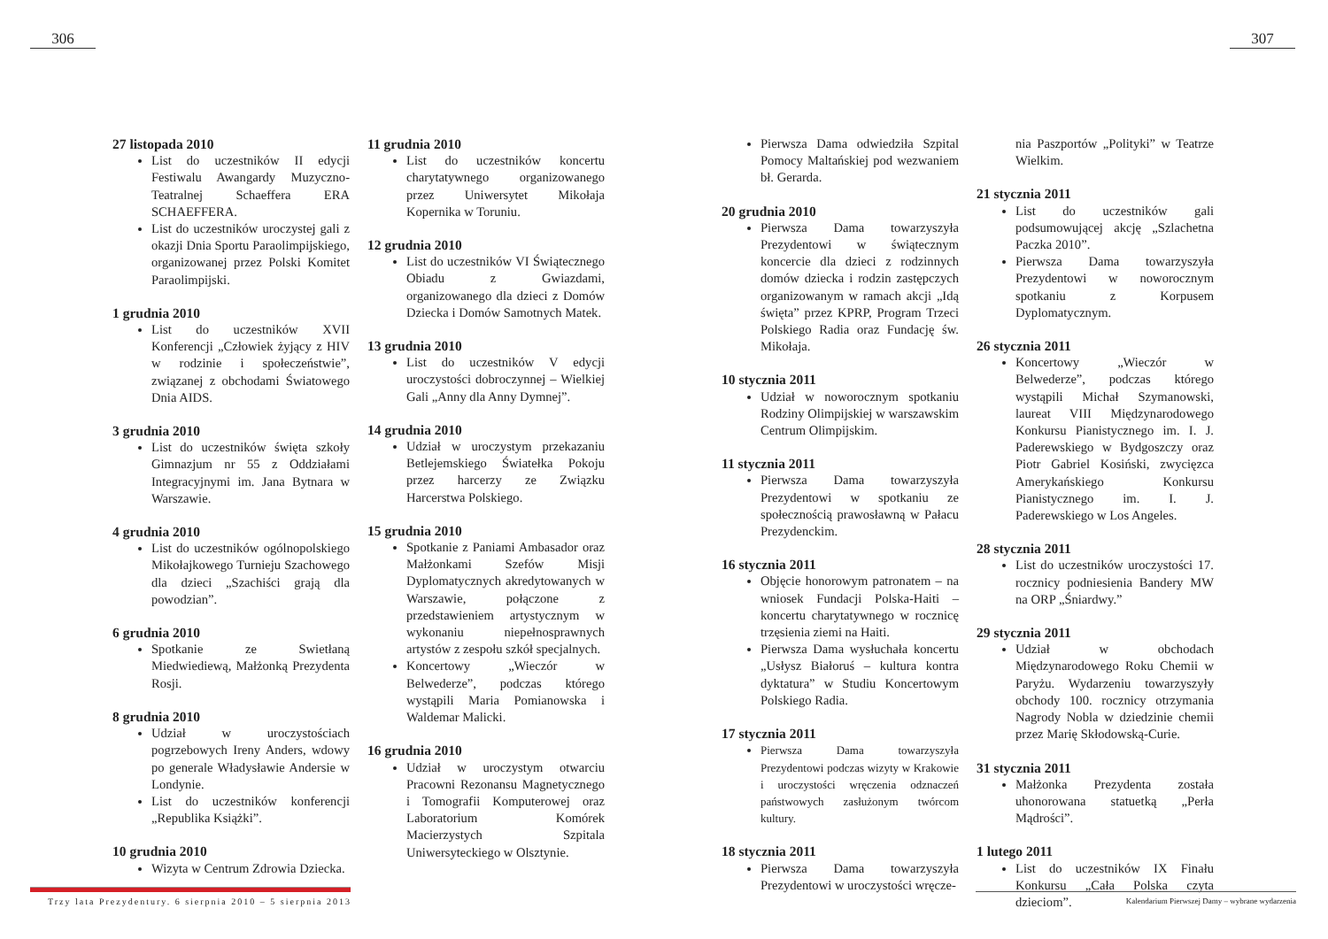306 307
27 listopada 2010
List do uczestników II edycji Festiwalu Awangardy Muzyczno-Teatralnej Schaeffera ERA SCHAEFFERA.
List do uczestników uroczystej gali z okazji Dnia Sportu Paraolimpijskiego, organizowanej przez Polski Komitet Paraolimpijski.
1 grudnia 2010
List do uczestników XVII Konferencji „Człowiek żyjący z HIV w rodzinie i społeczeństwie”, związanej z obchodami Światowego Dnia AIDS.
3 grudnia 2010
List do uczestników święta szkoły Gimnazjum nr 55 z Oddziałami Integracyjnymi im. Jana Bytnara w Warszawie.
4 grudnia 2010
List do uczestników ogólnopolskiego Mikołajkowego Turnieju Szachowego dla dzieci „Szachiści grają dla powodzian”.
6 grudnia 2010
Spotkanie ze Swietłaną Miedwiediewą, Małżonką Prezydenta Rosji.
8 grudnia 2010
Udział w uroczystościach pogrzebowych Ireny Anders, wdowy po generale Władysławie Andersie w Londynie.
List do uczestników konferencji „Republika Książki”.
10 grudnia 2010
Wizyta w Centrum Zdrowia Dziecka.
11 grudnia 2010
List do uczestników koncertu charytatywnego organizowanego przez Uniwersytet Mikołaja Kopernika w Toruniu.
12 grudnia 2010
List do uczestników VI Świątecznego Obiadu z Gwiazdami, organizowanego dla dzieci z Domów Dziecka i Domów Samotnych Matek.
13 grudnia 2010
List do uczestników V edycji uroczystości dobroczynnej – Wielkiej Gali „Anny dla Anny Dymnej”.
14 grudnia 2010
Udział w uroczystym przekazaniu Betlejemskiego Światełka Pokoju przez harcerzy ze Związku Harcerstwa Polskiego.
15 grudnia 2010
Spotkanie z Paniami Ambasador oraz Małżonkami Szefów Misji Dyplomatycznych akredytowanych w Warszawie, połączone z przedstawieniem artystycznym w wykonaniu niepełnosprawnych artystów z zespołu szkół specjalnych.
Koncertowy „Wieczór w Belwederze”, podczas którego wystąpili Maria Pomianowska i Waldemar Malicki.
16 grudnia 2010
Udział w uroczystym otwarciu Pracowni Rezonansu Magnetycznego i Tomografii Komputerowej oraz Laboratorium Komórek Macierzystych Szpitala Uniwersyteckiego w Olsztynie.
Pierwsza Dama odwiedziła Szpital Pomocy Maltańskiej pod wezwaniem bł. Gerarda.
20 grudnia 2010
Pierwsza Dama towarzyszyła Prezydentowi w świątecznym koncercie dla dzieci z rodzinnych domów dziecka i rodzin zastępczych organizowanym w ramach akcji „Idą święta” przez KPRP, Program Trzeci Polskiego Radia oraz Fundację św. Mikołaja.
10 stycznia 2011
Udział w noworocznym spotkaniu Rodziny Olimpijskiej w warszawskim Centrum Olimpijskim.
11 stycznia 2011
Pierwsza Dama towarzyszyła Prezydentowi w spotkaniu ze społecznością prawosławną w Pałacu Prezydenckim.
16 stycznia 2011
Objęcie honorowym patronatem – na wniosek Fundacji Polska-Haiti – koncertu charytatywnego w rocznicę trzęsienia ziemi na Haiti.
Pierwsza Dama wysłuchała koncertu „Usłysz Białoruś – kultura kontra dyktatura” w Studiu Koncertowym Polskiego Radia.
17 stycznia 2011
Pierwsza Dama towarzyszyła Prezydentowi podczas wizyty w Krakowie i uroczystości wręczenia odznaczeń państwowych zasłużonym twórcom kultury.
18 stycznia 2011
Pierwsza Dama towarzyszyła Prezydentowi w uroczystości wręcze-
nia Paszportów „Polityki” w Teatrze Wielkim.
21 stycznia 2011
List do uczestników gali podsumowującej akcję „Szlachetna Paczka 2010”.
Pierwsza Dama towarzyszyła Prezydentowi w noworocznym spotkaniu z Korpusem Dyplomatycznym.
26 stycznia 2011
Koncertowy „Wieczór w Belwederze”, podczas którego wystąpili Michał Szymanowski, laureat VIII Międzynarodowego Konkursu Pianistycznego im. I. J. Paderewskiego w Bydgoszczy oraz Piotr Gabriel Kosiński, zwycięzca Amerykańskiego Konkursu Pianistycznego im. I. J. Paderewskiego w Los Angeles.
28 stycznia 2011
List do uczestników uroczystości 17. rocznicy podniesienia Bandery MW na ORP „Śniardwy.”
29 stycznia 2011
Udział w obchodach Międzynarodowego Roku Chemii w Paryżu. Wydarzeniu towarzyszyły obchody 100. rocznicy otrzymania Nagrody Nobla w dziedzinie chemii przez Marię Skłodowską-Curie.
31 stycznia 2011
Małżonka Prezydenta została uhonorowana statuetką „Perła Mądrości”.
1 lutego 2011
List do uczestników IX Finału Konkursu „Cała Polska czyta dzieciom”.
Trzy lata Prezydentury. 6 sierpnia 2010 – 5 sierpnia 2013
Kalendarium Pierwszej Damy – wybrane wydarzenia